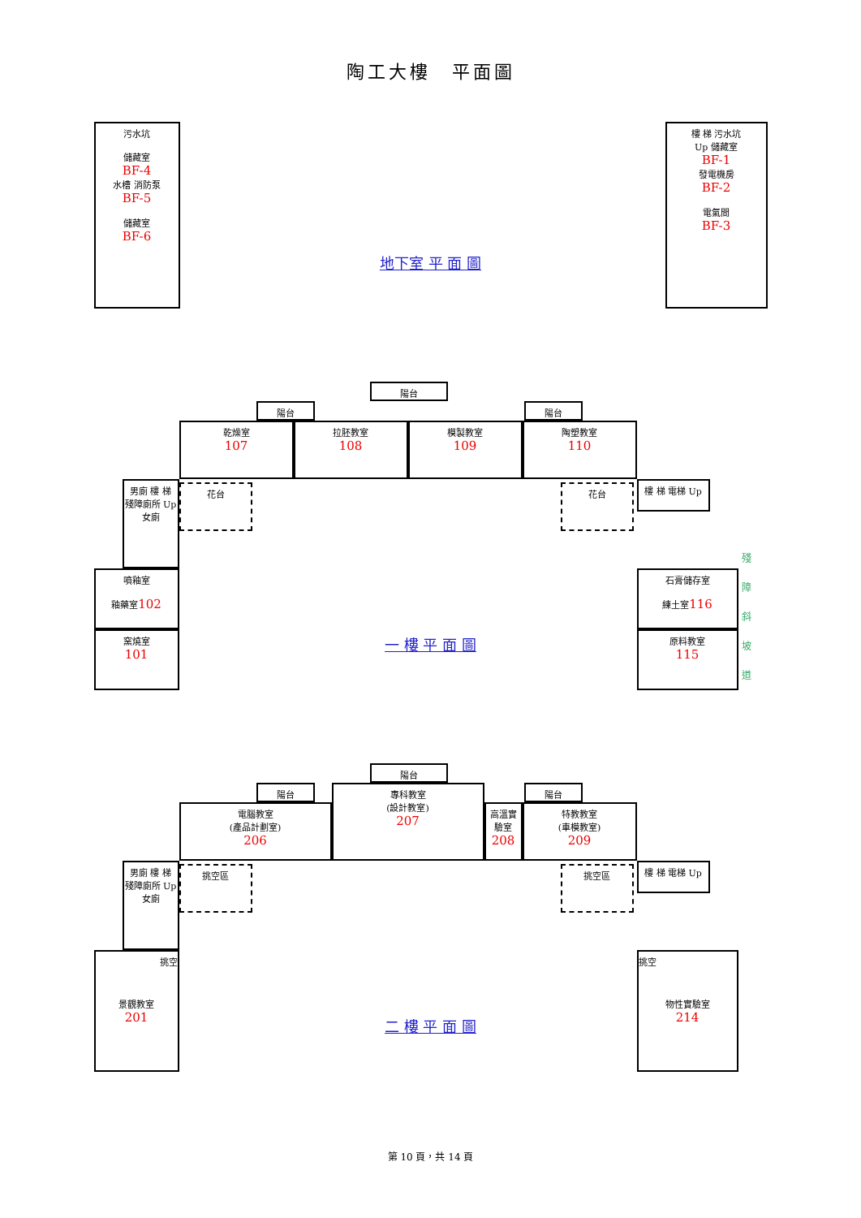陶工大樓　平面圖
污水坑
儲藏室
BF-4
水槽 消防泵
BF-5
儲藏室
BF-6
地下室 平 面 圖
樓 梯 污水坑
Up 儲藏室
BF-1
發電機房
BF-2
電氣間
BF-3
陽台
陽台 陽台
乾燥室
107
拉胚教室
108
模製教室
109
陶塑教室
110
男廁 樓 梯
殘障廁所 Up
女廁
花台 花台 樓 梯 電梯 Up
噴釉室
釉藥室102
窯燒室
101
一 樓 平 面 圖
石膏儲存室
練土室116
原料教室
115
殘 障 斜 坡 道
陽台
陽台 陽台
電腦教室
(產品計劃室)
206
專科教室
(設計教室)
207
高溫實驗室
208
特教教室
(車模教室)
209
男廁 樓 梯
殘障廁所 Up
女廁
挑空區 挑空區 樓 梯 電梯 Up
挑空
景觀教室
201
二 樓 平 面 圖
挑空
物性實驗室
214
第 10 頁，共 14 頁